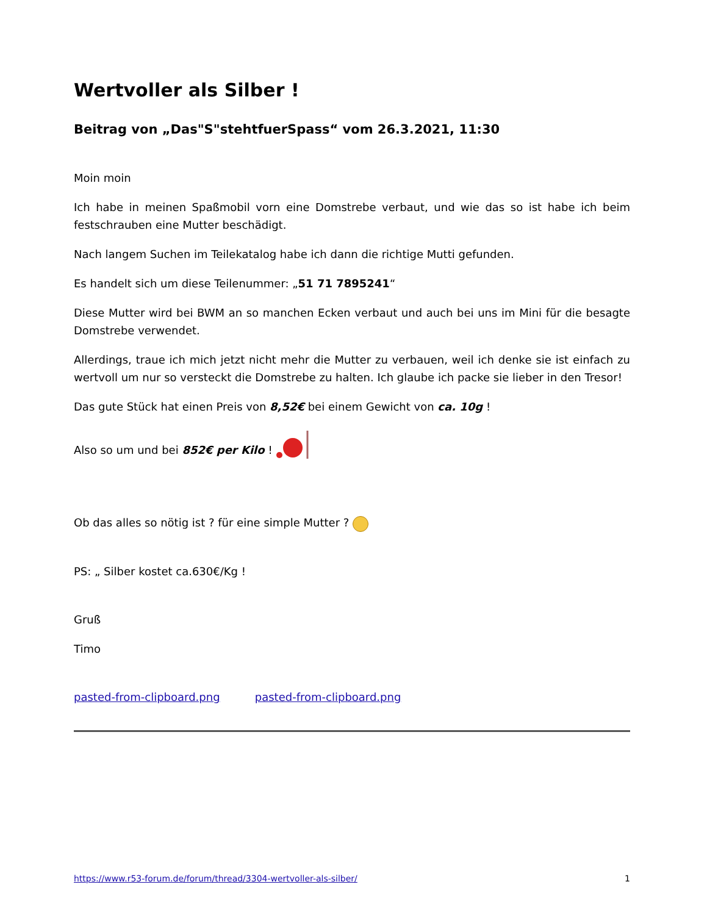Wertvoller als Silber !
Beitrag von „Das"S"stehtfuerSpass“ vom 26.3.2021, 11:30
Moin moin
Ich habe in meinen Spaßmobil vorn eine Domstrebe verbaut, und wie das so ist habe ich beim festschrauben eine Mutter beschädigt.
Nach langem Suchen im Teilekatalog habe ich dann die richtige Mutti gefunden.
Es handelt sich um diese Teilenummer: „51 71 7895241“
Diese Mutter wird bei BWM an so manchen Ecken verbaut und auch bei uns im Mini für die besagte Domstrebe verwendet.
Allerdings, traue ich mich jetzt nicht mehr die Mutter zu verbauen, weil ich denke sie ist einfach zu wertvoll um nur so versteckt die Domstrebe zu halten. Ich glaube ich packe sie lieber in den Tresor!
Das gute Stück hat einen Preis von 8,52€ bei einem Gewicht von ca. 10g !
Also so um und bei 852€ per Kilo !
Ob das alles so nötig ist ? für eine simple Mutter ?
PS: „ Silber kostet ca.630€/Kg !
Gruß
Timo
pasted-from-clipboard.png pasted-from-clipboard.png
https://www.r53-forum.de/forum/thread/3304-wertvoller-als-silber/ 1